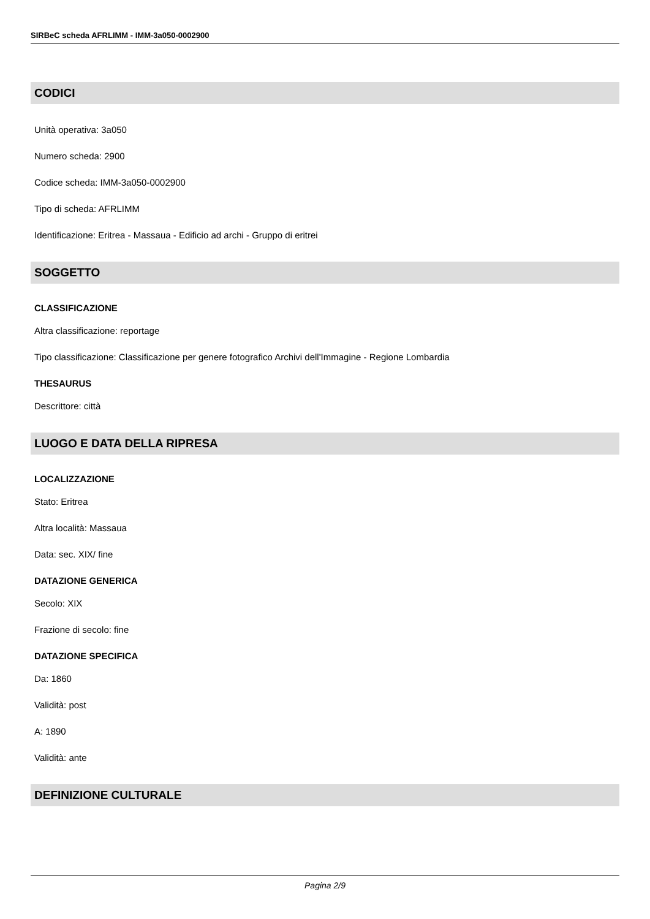SIRBeC scheda AFRLIMM - IMM-3a050-0002900
CODICI
Unità operativa: 3a050
Numero scheda: 2900
Codice scheda: IMM-3a050-0002900
Tipo di scheda: AFRLIMM
Identificazione: Eritrea - Massaua - Edificio ad archi - Gruppo di eritrei
SOGGETTO
CLASSIFICAZIONE
Altra classificazione: reportage
Tipo classificazione: Classificazione per genere fotografico Archivi dell'Immagine - Regione Lombardia
THESAURUS
Descrittore: città
LUOGO E DATA DELLA RIPRESA
LOCALIZZAZIONE
Stato: Eritrea
Altra località: Massaua
Data: sec. XIX/ fine
DATAZIONE GENERICA
Secolo: XIX
Frazione di secolo: fine
DATAZIONE SPECIFICA
Da: 1860
Validità: post
A: 1890
Validità: ante
DEFINIZIONE CULTURALE
Pagina 2/9